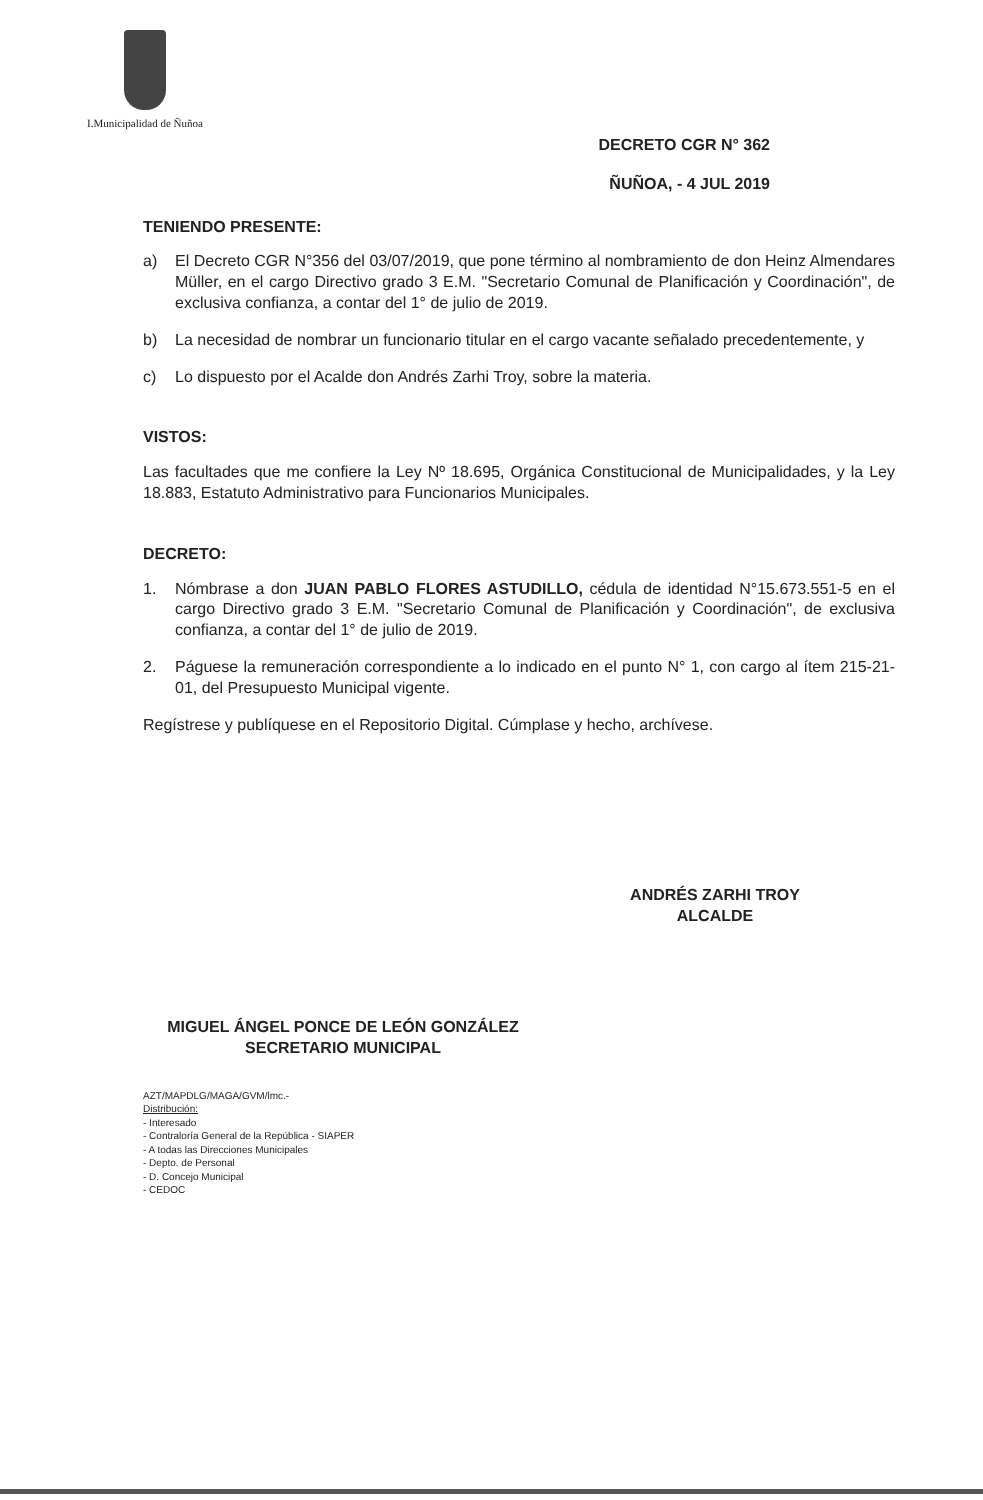I.Municipalidad de Ñuñoa
DECRETO CGR N° 362
ÑUÑOA, - 4 JUL 2019
TENIENDO PRESENTE:
a) El Decreto CGR N°356 del 03/07/2019, que pone término al nombramiento de don Heinz Almendares Müller, en el cargo Directivo grado 3 E.M. "Secretario Comunal de Planificación y Coordinación", de exclusiva confianza, a contar del 1° de julio de 2019.
b) La necesidad de nombrar un funcionario titular en el cargo vacante señalado precedentemente, y
c) Lo dispuesto por el Acalde don Andrés Zarhi Troy, sobre la materia.
VISTOS:
Las facultades que me confiere la Ley Nº 18.695, Orgánica Constitucional de Municipalidades, y la Ley 18.883, Estatuto Administrativo para Funcionarios Municipales.
DECRETO:
1. Nómbrase a don JUAN PABLO FLORES ASTUDILLO, cédula de identidad N°15.673.551-5 en el cargo Directivo grado 3 E.M. "Secretario Comunal de Planificación y Coordinación", de exclusiva confianza, a contar del 1° de julio de 2019.
2. Páguese la remuneración correspondiente a lo indicado en el punto N° 1, con cargo al ítem 215-21-01, del Presupuesto Municipal vigente.
Regístrese y publíquese en el Repositorio Digital. Cúmplase y hecho, archívese.
ANDRÉS ZARHI TROY
ALCALDE
MIGUEL ÁNGEL PONCE DE LEÓN GONZÁLEZ
SECRETARIO MUNICIPAL
AZT/MAPDLG/MAGA/GVM/lmc.-
Distribución:
- Interesado
- Contraloría General de la República - SIAPER
- A todas las Direcciones Municipales
- Depto. de Personal
- D. Concejo Municipal
- CEDOC